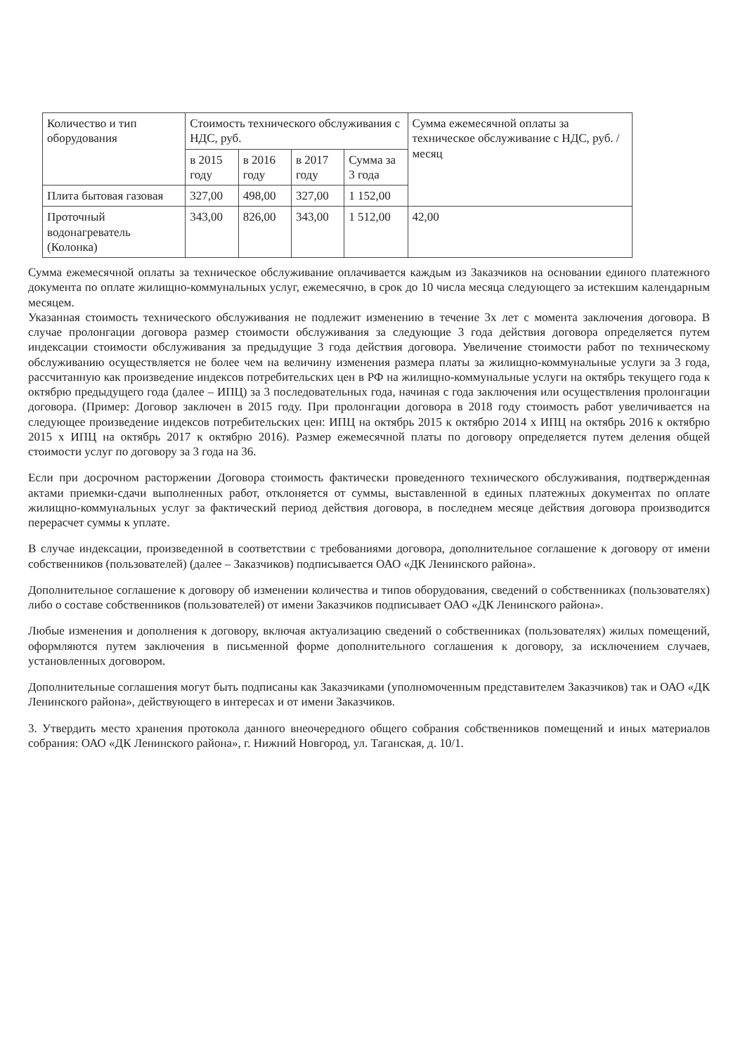| Количество и тип оборудования | Стоимость технического обслуживания с НДС, руб. | | | | Сумма ежемесячной оплаты за техническое обслуживание с НДС, руб. /месяц |
| --- | --- | --- | --- | --- | --- |
| | в 2015 году | в 2016 году | в 2017 году | Сумма за 3 года | |
| Плита бытовая газовая | 327,00 | 498,00 | 327,00 | 1 152,00 | |
| Проточный водонагреватель (Колонка) | 343,00 | 826,00 | 343,00 | 1 512,00 | 42,00 |
Сумма ежемесячной оплаты за техническое обслуживание оплачивается каждым из Заказчиков на основании единого платежного документа по оплате жилищно-коммунальных услуг, ежемесячно, в срок до 10 числа месяца следующего за истекшим календарным месяцем.
Указанная стоимость технического обслуживания не подлежит изменению в течение 3х лет с момента заключения договора. В случае пролонгации договора размер стоимости обслуживания за следующие 3 года действия договора определяется путем индексации стоимости обслуживания за предыдущие 3 года действия договора. Увеличение стоимости работ по техническому обслуживанию осуществляется не более чем на величину изменения размера платы за жилищно-коммунальные услуги за 3 года, рассчитанную как произведение индексов потребительских цен в РФ на жилищно-коммунальные услуги на октябрь текущего года к октябрю предыдущего года (далее – ИПЦ) за 3 последовательных года, начиная с года заключения или осуществления пролонгации договора. (Пример: Договор заключен в 2015 году. При пролонгации договора в 2018 году стоимость работ увеличивается на следующее произведение индексов потребительских цен: ИПЦ на октябрь 2015 к октябрю 2014 х ИПЦ на октябрь 2016 к октябрю 2015 х ИПЦ на октябрь 2017 к октябрю 2016). Размер ежемесячной платы по договору определяется путем деления общей стоимости услуг по договору за 3 года на 36.
Если при досрочном расторжении Договора стоимость фактически проведенного технического обслуживания, подтвержденная актами приемки-сдачи выполненных работ, отклоняется от суммы, выставленной в единых платежных документах по оплате жилищно-коммунальных услуг за фактический период действия договора, в последнем месяце действия договора производится перерасчет суммы к уплате.
В случае индексации, произведенной в соответствии с требованиями договора, дополнительное соглашение к договору от имени собственников (пользователей) (далее – Заказчиков) подписывается ОАО «ДК Ленинского района».
Дополнительное соглашение к договору об изменении количества и типов оборудования, сведений о собственниках (пользователях) либо о составе собственников (пользователей) от имени Заказчиков подписывает ОАО «ДК Ленинского района».
Любые изменения и дополнения к договору, включая актуализацию сведений о собственниках (пользователях) жилых помещений, оформляются путем заключения в письменной форме дополнительного соглашения к договору, за исключением случаев, установленных договором.
Дополнительные соглашения могут быть подписаны как Заказчиками (уполномоченным представителем Заказчиков) так и ОАО «ДК Ленинского района», действующего в интересах и от имени Заказчиков.
3. Утвердить место хранения протокола данного внеочередного общего собрания собственников помещений и иных материалов собрания: ОАО «ДК Ленинского района», г. Нижний Новгород, ул. Таганская, д. 10/1.